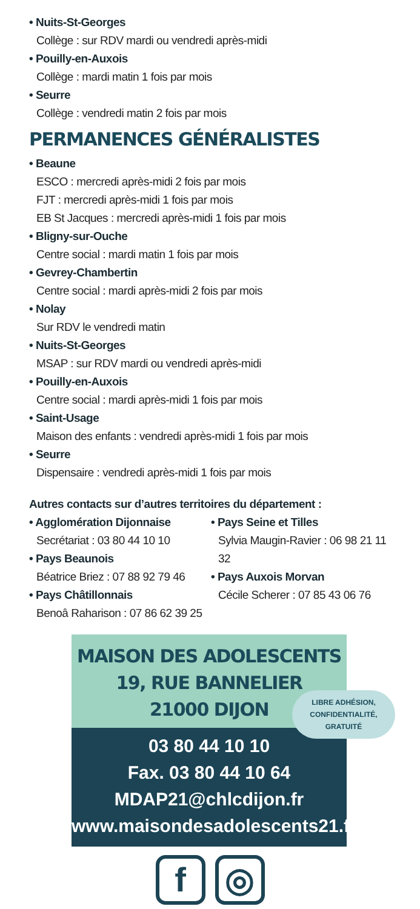• Nuits-St-Georges
Collège : sur RDV mardi ou vendredi après-midi
• Pouilly-en-Auxois
Collège : mardi matin 1 fois par mois
• Seurre
Collège : vendredi matin 2 fois par mois
PERMANENCES GÉNÉRALISTES
• Beaune
ESCO : mercredi après-midi 2 fois par mois
FJT : mercredi après-midi 1 fois par mois
EB St Jacques : mercredi après-midi 1 fois par mois
• Bligny-sur-Ouche
Centre social : mardi matin 1 fois par mois
• Gevrey-Chambertin
Centre social : mardi après-midi 2 fois par mois
• Nolay
Sur RDV le vendredi matin
• Nuits-St-Georges
MSAP : sur RDV mardi ou vendredi après-midi
• Pouilly-en-Auxois
Centre social : mardi après-midi 1 fois par mois
• Saint-Usage
Maison des enfants : vendredi après-midi 1 fois par mois
• Seurre
Dispensaire : vendredi après-midi 1 fois par mois
Autres contacts sur d’autres territoires du département :
• Agglomération Dijonnaise
Secrétariat : 03 80 44 10 10
• Pays Beaunois
Béatrice Briez : 07 88 92 79 46
• Pays Châtillonnais
Benoâ Raharison : 07 86 62 39 25
• Pays Seine et Tilles
Sylvia Maugin-Ravier : 06 98 21 11 32
• Pays Auxois Morvan
Cécile Scherer : 07 85 43 06 76
MAISON DES ADOLESCENTS
19, RUE BANNELIER
21000 DIJON
LIBRE ADHÉSION,
CONFIDENTIALITÉ,
GRATUITÉ
03 80 44 10 10
Fax. 03 80 44 10 64
MDAP21@chlcdijon.fr
www.maisondesadolescents21.fr
f ◎